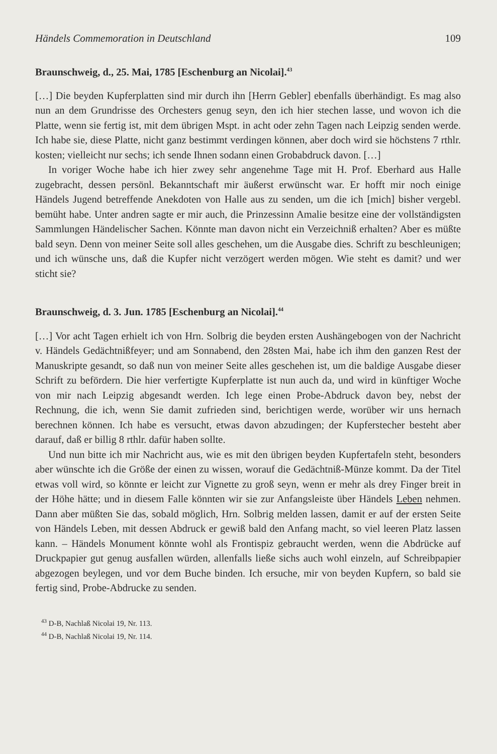Händels Commemoration in Deutschland 109
Braunschweig, d., 25. Mai, 1785 [Eschenburg an Nicolai].<sup>43</sup>
[…] Die beyden Kupferplatten sind mir durch ihn [Herrn Gebler] ebenfalls überhändigt. Es mag also nun an dem Grundrisse des Orchesters genug seyn, den ich hier stechen lasse, und wovon ich die Platte, wenn sie fertig ist, mit dem übrigen Mspt. in acht oder zehn Tagen nach Leipzig senden werde. Ich habe sie, diese Platte, nicht ganz bestimmt verdingen können, aber doch wird sie höchstens 7 rthlr. kosten; vielleicht nur sechs; ich sende Ihnen sodann einen Grobabdruck davon. […]
In voriger Woche habe ich hier zwey sehr angenehme Tage mit H. Prof. Eberhard aus Halle zugebracht, dessen persönl. Bekanntschaft mir äußerst erwünscht war. Er hofft mir noch einige Händels Jugend betreffende Anekdoten von Halle aus zu senden, um die ich [mich] bisher vergebl. bemüht habe. Unter andren sagte er mir auch, die Prinzessinn Amalie besitze eine der vollständigsten Sammlungen Händelischer Sachen. Könnte man davon nicht ein Verzeichniß erhalten? Aber es müßte bald seyn. Denn von meiner Seite soll alles geschehen, um die Ausgabe dies. Schrift zu beschleunigen; und ich wünsche uns, daß die Kupfer nicht verzögert werden mögen. Wie steht es damit? und wer sticht sie?
Braunschweig, d. 3. Jun. 1785 [Eschenburg an Nicolai].<sup>44</sup>
[…] Vor acht Tagen erhielt ich von Hrn. Solbrig die beyden ersten Aushängebogen von der Nachricht v. Händels Gedächtnißfeyer; und am Sonnabend, den 28sten Mai, habe ich ihm den ganzen Rest der Manuskripte gesandt, so daß nun von meiner Seite alles geschehen ist, um die baldige Ausgabe dieser Schrift zu befördern. Die hier verfertigte Kupferplatte ist nun auch da, und wird in künftiger Woche von mir nach Leipzig abgesandt werden. Ich lege einen Probe-Abdruck davon bey, nebst der Rechnung, die ich, wenn Sie damit zufrieden sind, berichtigen werde, worüber wir uns hernach berechnen können. Ich habe es versucht, etwas davon abzudingen; der Kupferstecher besteht aber darauf, daß er billig 8 rthlr. dafür haben sollte.
Und nun bitte ich mir Nachricht aus, wie es mit den übrigen beyden Kupfertafeln steht, besonders aber wünschte ich die Größe der einen zu wissen, worauf die Gedächtniß-Münze kommt. Da der Titel etwas voll wird, so könnte er leicht zur Vignette zu groß seyn, wenn er mehr als drey Finger breit in der Höhe hätte; und in diesem Falle könnten wir sie zur Anfangsleiste über Händels Leben nehmen. Dann aber müßten Sie das, sobald möglich, Hrn. Solbrig melden lassen, damit er auf der ersten Seite von Händels Leben, mit dessen Abdruck er gewiß bald den Anfang macht, so viel leeren Platz lassen kann. – Händels Monument könnte wohl als Frontispiz gebraucht werden, wenn die Abdrücke auf Druckpapier gut genug ausfallen würden, allenfalls ließe sichs auch wohl einzeln, auf Schreibpapier abgezogen beylegen, und vor dem Buche binden. Ich ersuche, mir von beyden Kupfern, so bald sie fertig sind, Probe-Abdrucke zu senden.
<sup>43</sup> D-B, Nachlaß Nicolai 19, Nr. 113.
<sup>44</sup> D-B, Nachlaß Nicolai 19, Nr. 114.